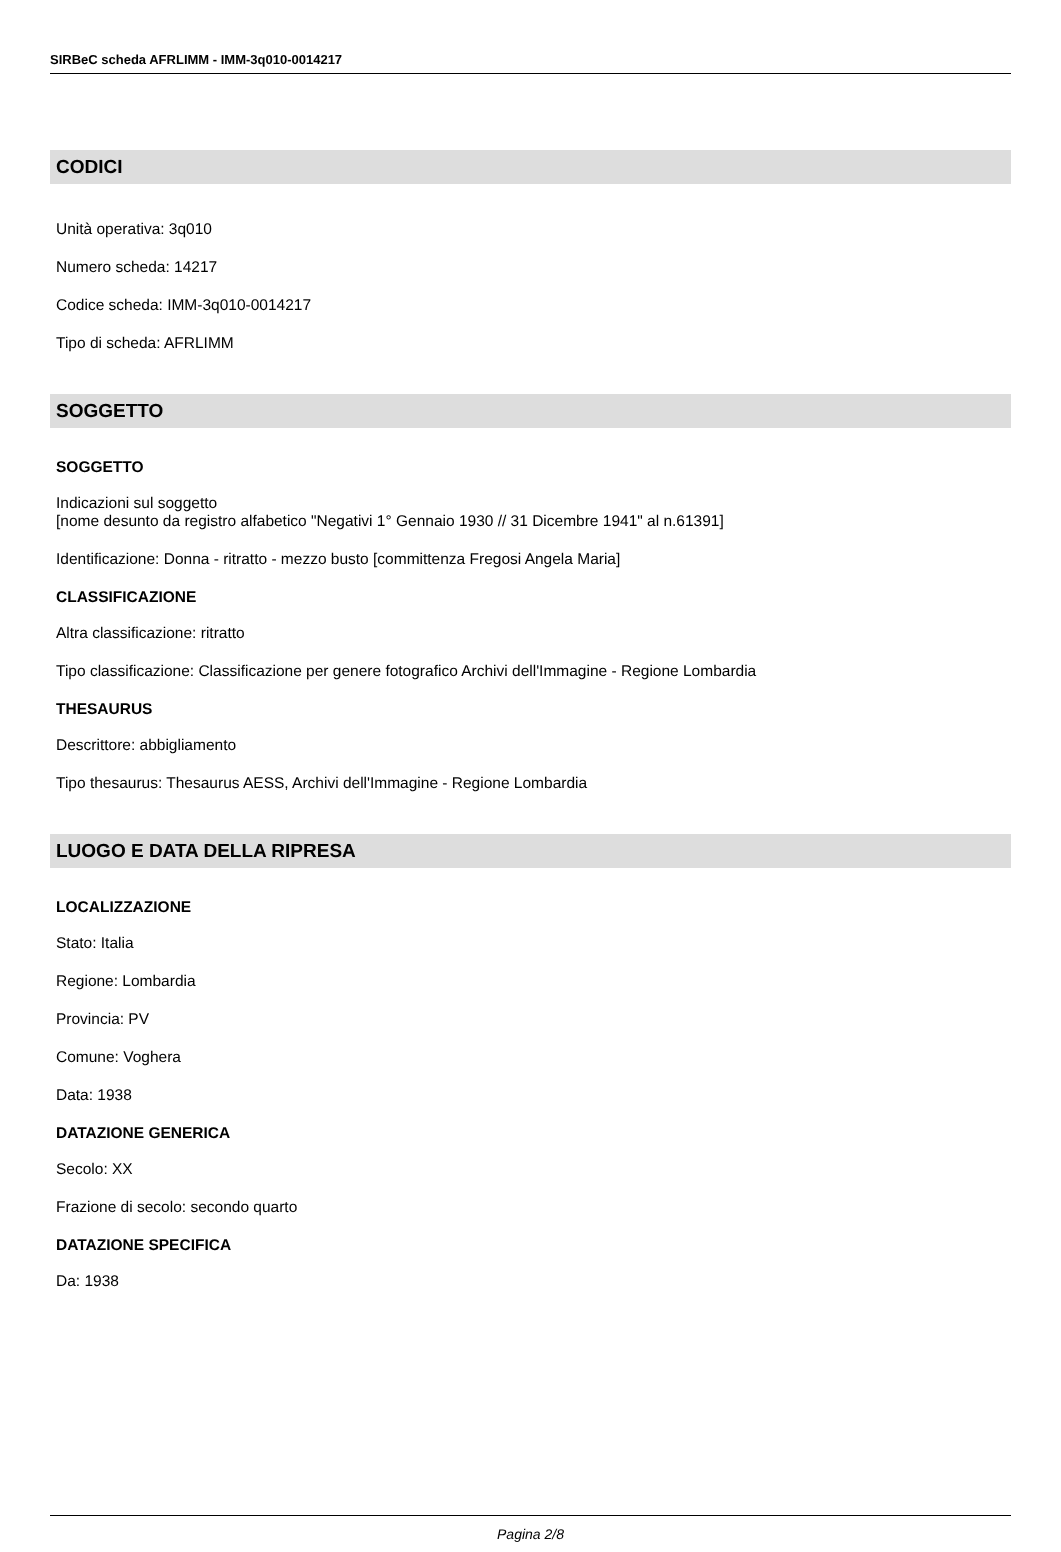SIRBeC scheda AFRLIMM - IMM-3q010-0014217
CODICI
Unità operativa: 3q010
Numero scheda: 14217
Codice scheda: IMM-3q010-0014217
Tipo di scheda: AFRLIMM
SOGGETTO
SOGGETTO
Indicazioni sul soggetto
[nome desunto da registro alfabetico "Negativi 1° Gennaio 1930 // 31 Dicembre 1941" al n.61391]
Identificazione: Donna - ritratto - mezzo busto [committenza Fregosi Angela Maria]
CLASSIFICAZIONE
Altra classificazione: ritratto
Tipo classificazione: Classificazione per genere fotografico Archivi dell'Immagine - Regione Lombardia
THESAURUS
Descrittore: abbigliamento
Tipo thesaurus: Thesaurus AESS, Archivi dell'Immagine - Regione Lombardia
LUOGO E DATA DELLA RIPRESA
LOCALIZZAZIONE
Stato: Italia
Regione: Lombardia
Provincia: PV
Comune: Voghera
Data: 1938
DATAZIONE GENERICA
Secolo: XX
Frazione di secolo: secondo quarto
DATAZIONE SPECIFICA
Da: 1938
Pagina 2/8